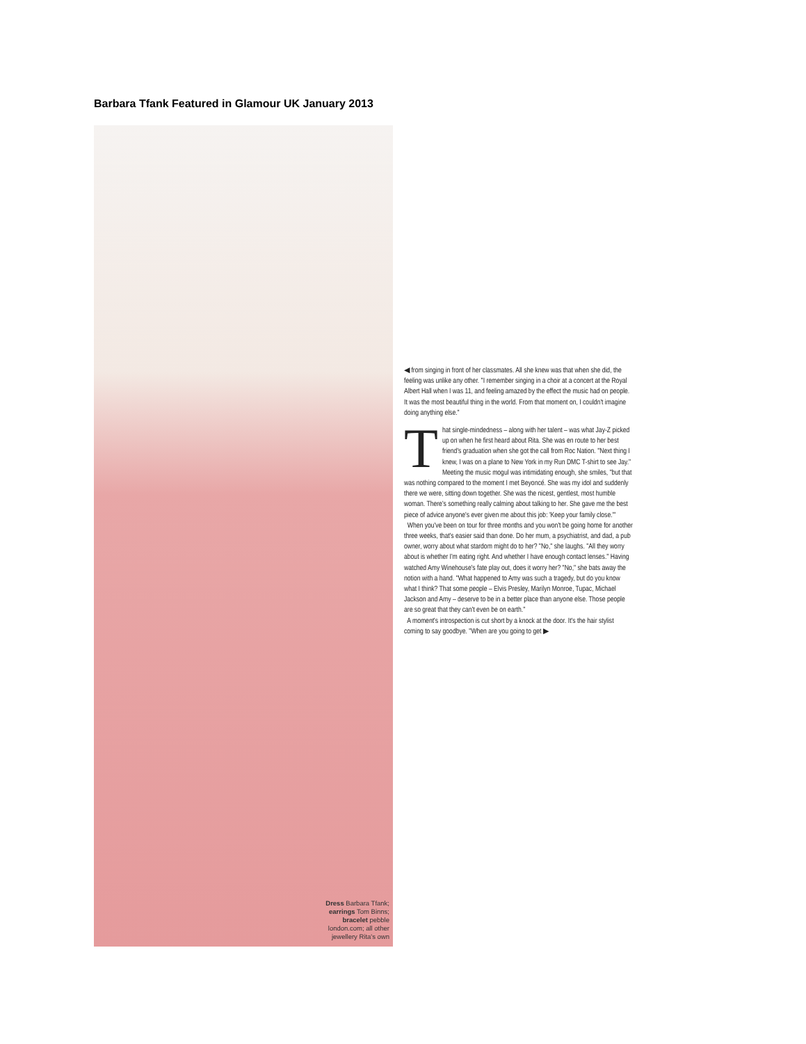Barbara Tfank Featured in Glamour UK January 2013
Dress Barbara Tfank; earrings Tom Binns; bracelet pebble london.com; all other jewellery Rita's own
◀ from singing in front of her classmates. All she knew was that when she did, the feeling was unlike any other. "I remember singing in a choir at a concert at the Royal Albert Hall when I was 11, and feeling amazed by the effect the music had on people. It was the most beautiful thing in the world. From that moment on, I couldn't imagine doing anything else."
That single-mindedness – along with her talent – was what Jay-Z picked up on when he first heard about Rita. She was en route to her best friend's graduation when she got the call from Roc Nation. "Next thing I knew, I was on a plane to New York in my Run DMC T-shirt to see Jay." Meeting the music mogul was intimidating enough, she smiles, "but that was nothing compared to the moment I met Beyoncé. She was my idol and suddenly there we were, sitting down together. She was the nicest, gentlest, most humble woman. There's something really calming about talking to her. She gave me the best piece of advice anyone's ever given me about this job: 'Keep your family close.'"
When you've been on tour for three months and you won't be going home for another three weeks, that's easier said than done. Do her mum, a psychiatrist, and dad, a pub owner, worry about what stardom might do to her? "No," she laughs. "All they worry about is whether I'm eating right. And whether I have enough contact lenses." Having watched Amy Winehouse's fate play out, does it worry her? "No," she bats away the notion with a hand. "What happened to Amy was such a tragedy, but do you know what I think? That some people – Elvis Presley, Marilyn Monroe, Tupac, Michael Jackson and Amy – deserve to be in a better place than anyone else. Those people are so great that they can't even be on earth."
A moment's introspection is cut short by a knock at the door. It's the hair stylist coming to say goodbye. "When are you going to get ▶